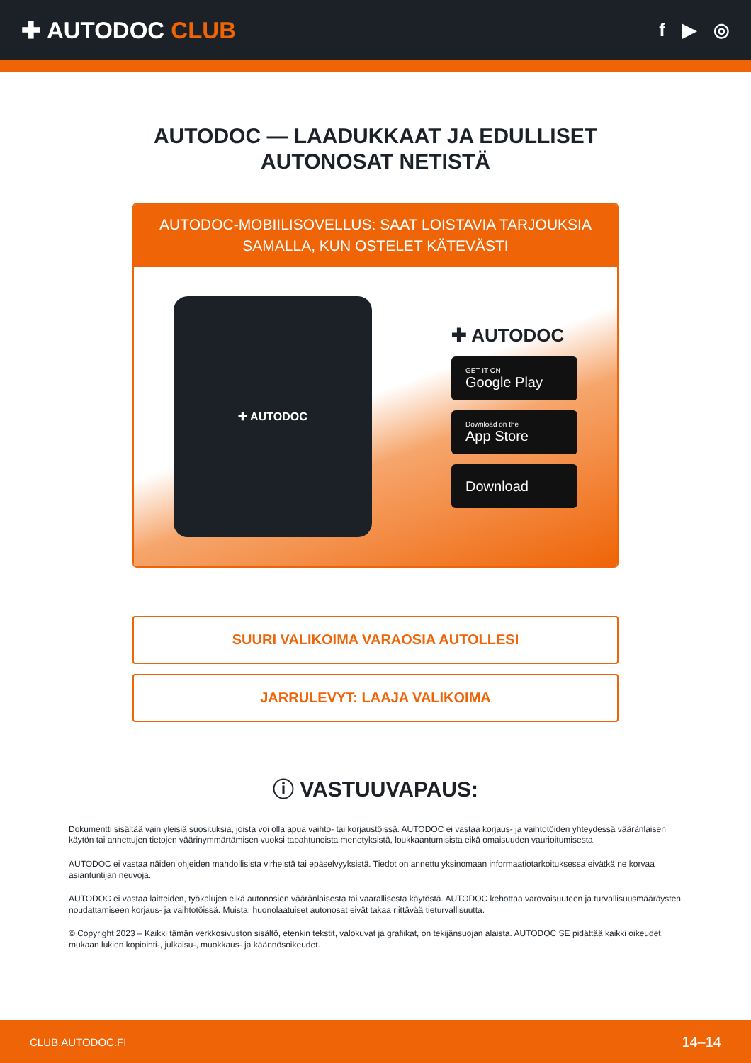✚ AUTODOC CLUB
f ▶ ◎
AUTODOC — LAADUKKAAT JA EDULLISET
AUTONOSAT NETISTÄ
AUTODOC-MOBIILISOVELLUS: SAAT LOISTAVIA TARJOUKSIA SAMALLA, KUN OSTELET KÄTEVÄSTI
✚ AUTODOC
✚ AUTODOC
GET IT ON
Google Play
Download on the
App Store
Download
SUURI VALIKOIMA VARAOSIA AUTOLLESI
JARRULEVYT: LAAJA VALIKOIMA
ⓘ VASTUUVAPAUS:
Dokumentti sisältää vain yleisiä suosituksia, joista voi olla apua vaihto- tai korjaustöissä. AUTODOC ei vastaa korjaus- ja vaihtotöiden yhteydessä vääränlaisen käytön tai annettujen tietojen väärinymmärtämisen vuoksi tapahtuneista menetyksistä, loukkaantumisista eikä omaisuuden vaurioitumisesta.
AUTODOC ei vastaa näiden ohjeiden mahdollisista virheistä tai epäselvyyksistä. Tiedot on annettu yksinomaan informaatiotarkoituksessa eivätkä ne korvaa asiantuntijan neuvoja.
AUTODOC ei vastaa laitteiden, työkalujen eikä autonosien vääränlaisesta tai vaarallisesta käytöstä. AUTODOC kehottaa varovaisuuteen ja turvallisuusmääräysten noudattamiseen korjaus- ja vaihtotöissä. Muista: huonolaatuiset autonosat eivät takaa riittävää tieturvallisuutta.
© Copyright 2023 – Kaikki tämän verkkosivuston sisältö, etenkin tekstit, valokuvat ja grafiikat, on tekijänsuojan alaista. AUTODOC SE pidättää kaikki oikeudet, mukaan lukien kopiointi-, julkaisu-, muokkaus- ja käännösoikeudet.
CLUB.AUTODOC.FI 14–14